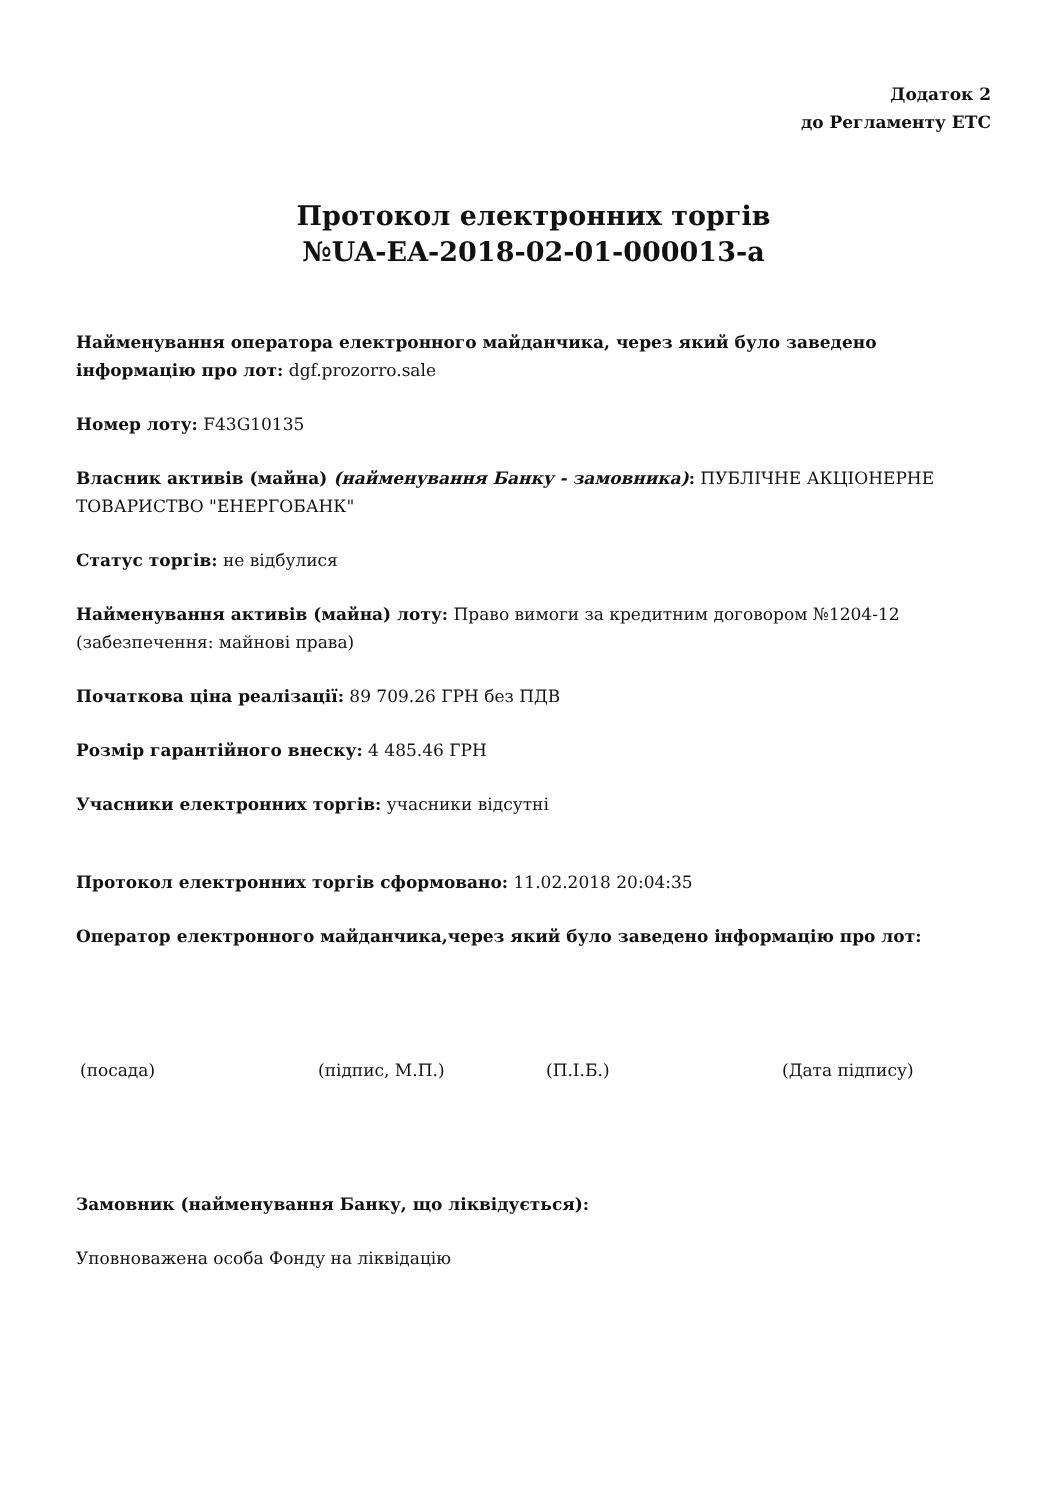Додаток 2
до Регламенту ЕТС
Протокол електронних торгів
№UA-EA-2018-02-01-000013-a
Найменування оператора електронного майданчика, через який було заведено інформацію про лот: dgf.prozorro.sale
Номер лоту: F43G10135
Власник активів (майна) (найменування Банку - замовника): ПУБЛІЧНЕ АКЦІОНЕРНЕ ТОВАРИСТВО "ЕНЕРГОБАНК"
Статус торгів: не відбулися
Найменування активів (майна) лоту: Право вимоги за кредитним договором №1204-12 (забезпечення: майнові права)
Початкова ціна реалізації: 89 709.26 ГРН без ПДВ
Розмір гарантійного внеску: 4 485.46 ГРН
Учасники електронних торгів: учасники відсутні
Протокол електронних торгів сформовано: 11.02.2018 20:04:35
Оператор електронного майданчика,через який було заведено інформацію про лот:
(посада) (підпис, М.П.) (П.І.Б.) (Дата підпису)
Замовник (найменування Банку, що ліквідується):
Уповноважена особа Фонду на ліквідацію